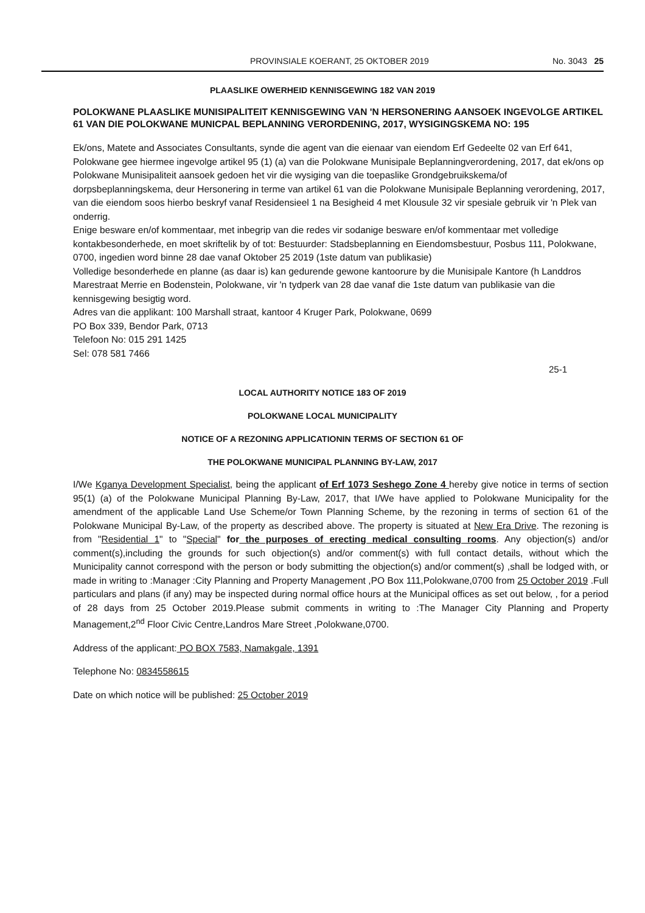PROVINSIALE KOERANT, 25 OKTOBER 2019 No. 3043 25
PLAASLIKE OWERHEID KENNISGEWING 182 VAN 2019
POLOKWANE PLAASLIKE MUNISIPALITEIT KENNISGEWING VAN 'N HERSONERING AANSOEK INGEVOLGE ARTIKEL 61 VAN DIE POLOKWANE MUNICPAL BEPLANNING VERORDENING, 2017, WYSIGINGSKEMA NO: 195
Ek/ons, Matete and Associates Consultants, synde die agent van die eienaar van eiendom Erf Gedeelte 02 van Erf 641, Polokwane gee hiermee ingevolge artikel 95 (1) (a) van die Polokwane Munisipale Beplanningverordening, 2017, dat ek/ons op Polokwane Munisipaliteit aansoek gedoen het vir die wysiging van die toepaslike Grondgebruikskema/of dorpsbeplanningskema, deur Hersonering in terme van artikel 61 van die Polokwane Munisipale Beplanning verordening, 2017, van die eiendom soos hierbo beskryf vanaf Residensieel 1 na Besigheid 4 met Klousule 32 vir spesiale gebruik vir 'n Plek van onderrig.
Enige besware en/of kommentaar, met inbegrip van die redes vir sodanige besware en/of kommentaar met volledige kontakbesonderhede, en moet skriftelik by of tot: Bestuurder: Stadsbeplanning en Eiendomsbestuur, Posbus 111, Polokwane, 0700, ingedien word binne 28 dae vanaf Oktober 25 2019 (1ste datum van publikasie)
Volledige besonderhede en planne (as daar is) kan gedurende gewone kantoorure by die Munisipale Kantore (h Landdros Marestraat Merrie en Bodenstein, Polokwane, vir 'n tydperk van 28 dae vanaf die 1ste datum van publikasie van die kennisgewing besigtig word.
Adres van die applikant: 100 Marshall straat, kantoor 4 Kruger Park, Polokwane, 0699
PO Box 339, Bendor Park, 0713
Telefoon No: 015 291 1425
Sel: 078 581 7466
25-1
LOCAL AUTHORITY NOTICE 183 OF 2019
POLOKWANE LOCAL MUNICIPALITY
NOTICE OF A REZONING APPLICATIONIN TERMS OF SECTION 61 OF
THE POLOKWANE MUNICIPAL PLANNING BY-LAW, 2017
I/We Kganya Development Specialist, being the applicant of Erf 1073 Seshego Zone 4 hereby give notice in terms of section 95(1) (a) of the Polokwane Municipal Planning By-Law, 2017, that I/We have applied to Polokwane Municipality for the amendment of the applicable Land Use Scheme/or Town Planning Scheme, by the rezoning in terms of section 61 of the Polokwane Municipal By-Law, of the property as described above. The property is situated at New Era Drive. The rezoning is from "Residential 1" to "Special" for the purposes of erecting medical consulting rooms. Any objection(s) and/or comment(s),including the grounds for such objection(s) and/or comment(s) with full contact details, without which the Municipality cannot correspond with the person or body submitting the objection(s) and/or comment(s) ,shall be lodged with, or made in writing to :Manager :City Planning and Property Management ,PO Box 111,Polokwane,0700 from 25 October 2019 .Full particulars and plans (if any) may be inspected during normal office hours at the Municipal offices as set out below, , for a period of 28 days from 25 October 2019.Please submit comments in writing to :The Manager City Planning and Property Management,2<sup>nd</sup> Floor Civic Centre,Landros Mare Street ,Polokwane,0700.
Address of the applicant: PO BOX 7583, Namakgale, 1391
Telephone No: 0834558615
Date on which notice will be published: 25 October 2019